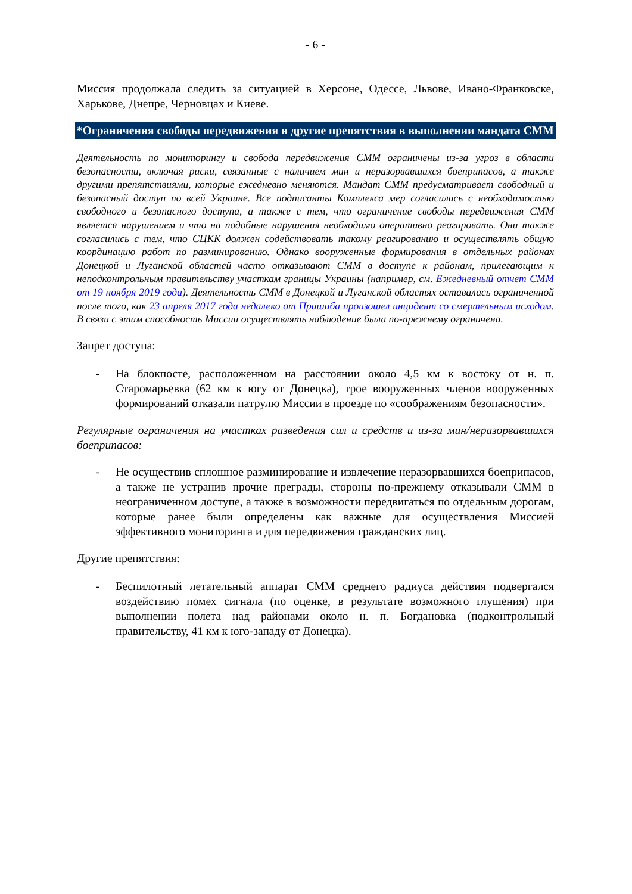- 6 -
Миссия продолжала следить за ситуацией в Херсоне, Одессе, Львове, Ивано-Франковске, Харькове, Днепре, Черновцах и Киеве.
*Ограничения свободы передвижения и другие препятствия в выполнении мандата СММ
Деятельность по мониторингу и свобода передвижения СММ ограничены из-за угроз в области безопасности, включая риски, связанные с наличием мин и неразорвавшихся боеприпасов, а также другими препятствиями, которые ежедневно меняются. Мандат СММ предусматривает свободный и безопасный доступ по всей Украине. Все подписанты Комплекса мер согласились с необходимостью свободного и безопасного доступа, а также с тем, что ограничение свободы передвижения СММ является нарушением и что на подобные нарушения необходимо оперативно реагировать. Они также согласились с тем, что СЦКК должен содействовать такому реагированию и осуществлять общую координацию работ по разминированию. Однако вооруженные формирования в отдельных районах Донецкой и Луганской областей часто отказывают СММ в доступе к районам, прилегающим к неподконтрольным правительству участкам границы Украины (например, см. Ежедневный отчет СММ от 19 ноября 2019 года). Деятельность СММ в Донецкой и Луганской областях оставалась ограниченной после того, как 23 апреля 2017 года недалеко от Пришиба произошел инцидент со смертельным исходом. В связи с этим способность Миссии осуществлять наблюдение была по-прежнему ограничена.
Запрет доступа:
- На блокпосте, расположенном на расстоянии около 4,5 км к востоку от н. п. Старомарьевка (62 км к югу от Донецка), трое вооруженных членов вооруженных формирований отказали патрулю Миссии в проезде по «соображениям безопасности».
Регулярные ограничения на участках разведения сил и средств и из-за мин/неразорвавшихся боеприпасов:
- Не осуществив сплошное разминирование и извлечение неразорвавшихся боеприпасов, а также не устранив прочие преграды, стороны по-прежнему отказывали СММ в неограниченном доступе, а также в возможности передвигаться по отдельным дорогам, которые ранее были определены как важные для осуществления Миссией эффективного мониторинга и для передвижения гражданских лиц.
Другие препятствия:
- Беспилотный летательный аппарат СММ среднего радиуса действия подвергался воздействию помех сигнала (по оценке, в результате возможного глушения) при выполнении полета над районами около н. п. Богдановка (подконтрольный правительству, 41 км к юго-западу от Донецка).